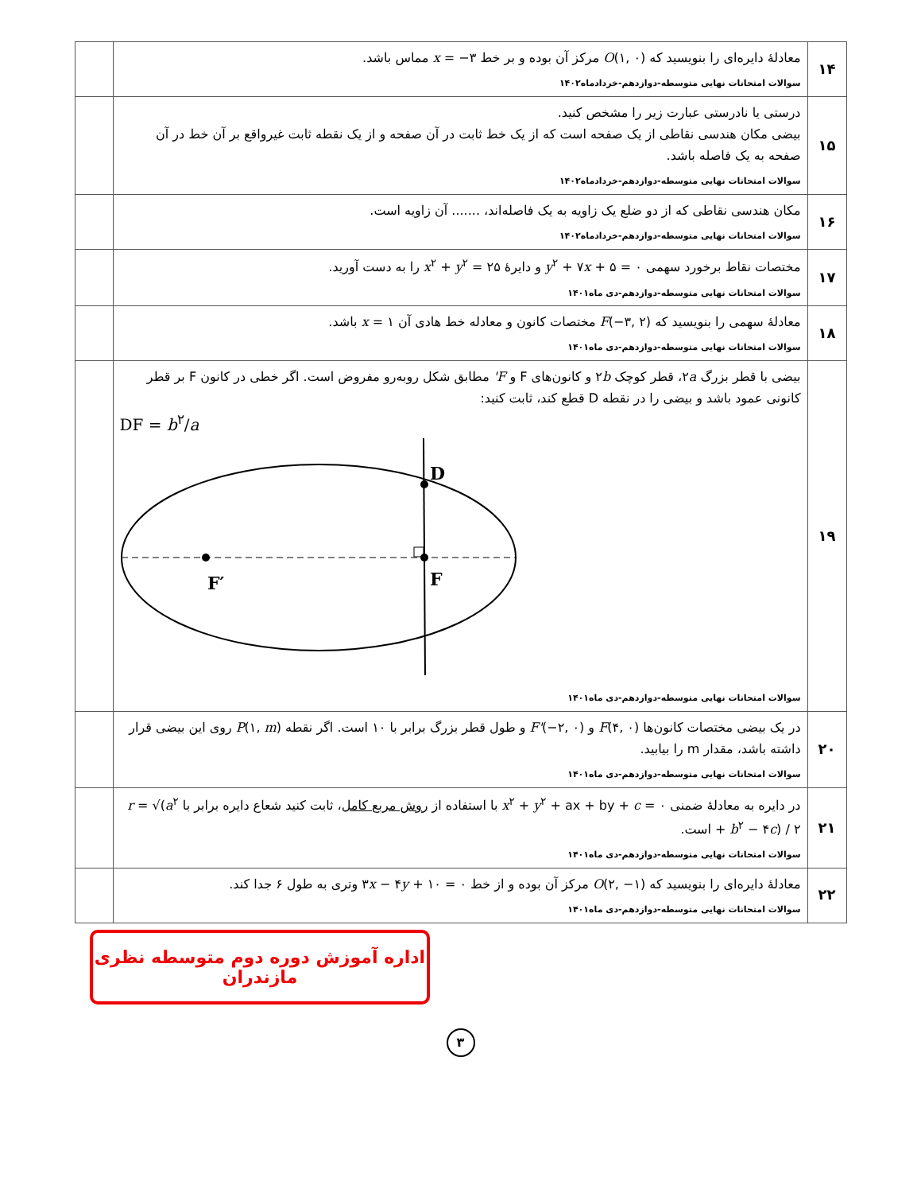| ۱۴ | معادلهٔ دایره‌ای را بنویسید که O (۱, ۰) مرکز آن بوده و بر خط x = −۳ مماس باشد. سوالات امتحانات نهایی متوسطه-دوازدهم-خردادماه۱۴۰۲ | |
| ۱۵ | درستی یا نادرستی عبارت زیر را مشخص کنید. بیضی مکان هندسی نقاطی از یک صفحه است که از یک خط ثابت در آن صفحه و از یک نقطه ثابت غیرواقع بر آن خط در آن صفحه به یک فاصله باشد. سوالات امتحانات نهایی متوسطه-دوازدهم-خردادماه۱۴۰۲ | |
| ۱۶ | مکان هندسی نقاطی که از دو ضلع یک زاویه به یک فاصله‌اند، ....... آن زاویه است. سوالات امتحانات نهایی متوسطه-دوازدهم-خردادماه۱۴۰۲ | |
| ۱۷ | مختصات نقاط برخورد سهمی y<sup>۲</sup> + ۷ x + ۵ = ۰ و دایرهٔ x<sup>۲</sup> + y<sup>۲</sup> = ۲۵ را به دست آورید. سوالات امتحانات نهایی متوسطه-دوازدهم-دی ماه۱۴۰۱ | |
| ۱۸ | معادلهٔ سهمی را بنویسید که F (−۳, ۲) مختصات کانون و معادله خط هادی آن x = ۱ باشد. سوالات امتحانات نهایی متوسطه-دوازدهم-دی ماه۱۴۰۱ | |
| ۱۹ | بیضی با قطر بزرگ ۲ a ، قطر کوچک ۲ b و کانون‌های F و F' مطابق شکل روبه‌رو مفروض است. اگر خطی در کانون F بر قطر کانونی عمود باشد و بیضی را در نقطه D قطع کند، ثابت کنید: DF = b<sup>۲</sup>/ a D F F′ سوالات امتحانات نهایی متوسطه-دوازدهم-دی ماه۱۴۰۱ | |
| ۲۰ | در یک بیضی مختصات کانون‌ها F (۴, ۰) و F' (−۲, ۰) و طول قطر بزرگ برابر با ۱۰ است. اگر نقطه P (۱, m ) روی این بیضی قرار داشته باشد، مقدار m را بیابید. سوالات امتحانات نهایی متوسطه-دوازدهم-دی ماه۱۴۰۱ | |
| ۲۱ | در دایره به معادلهٔ ضمنی x<sup>۲</sup> + y<sup>۲</sup> + ax + by + c = ۰ با استفاده از روش مربع کامل ، ثابت کنید شعاع دایره برابر با r = √( a<sup>۲</sup> + b<sup>۲</sup> − ۴ c ) / ۲ است. سوالات امتحانات نهایی متوسطه-دوازدهم-دی ماه۱۴۰۱ | |
| ۲۲ | معادلهٔ دایره‌ای را بنویسید که O (۲, −۱) مرکز آن بوده و از خط ۳ x − ۴ y + ۱۰ = ۰ وتری به طول ۶ جدا کند. سوالات امتحانات نهایی متوسطه-دوازدهم-دی ماه۱۴۰۱ | |
اداره آموزش دوره دوم متوسطه نظری مازندران
۳